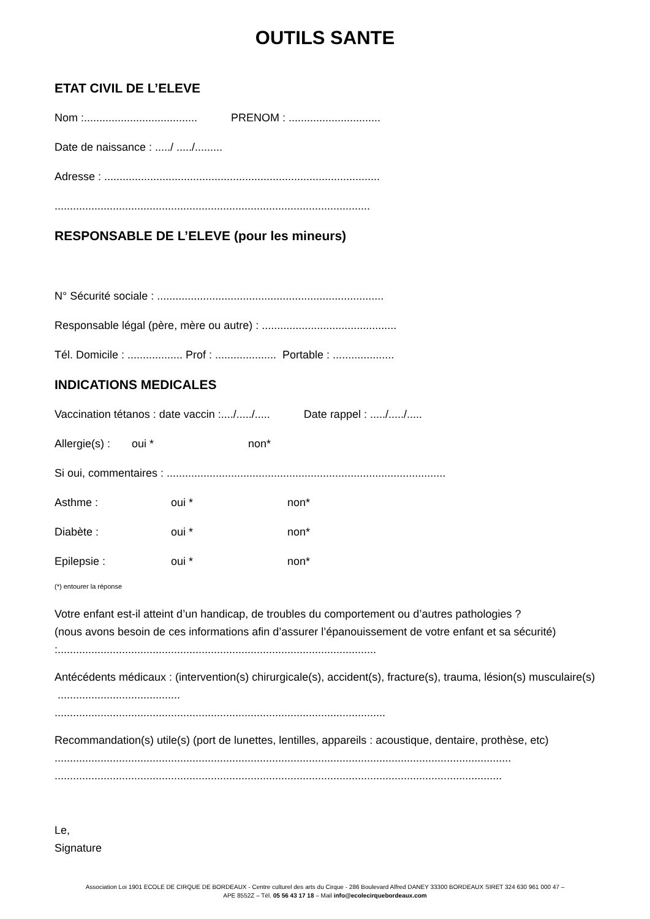OUTILS SANTE
ETAT CIVIL DE L’ELEVE
Nom :..................................... PRENOM : ..............................
Date de naissance : ...../ ...../.........
Adresse : ..........................................................................................
.......................................................................................................
RESPONSABLE DE L’ELEVE (pour les mineurs)
N° Sécurité sociale : ..........................................................................
Responsable légal (père, mère ou autre) : ............................................
Tél. Domicile : .................. Prof : .................... Portable : ....................
INDICATIONS MEDICALES
Vaccination tétanos : date vaccin :..../...../..... Date rappel : ...../...../.....
Allergie(s) : oui * non*
Si oui, commentaires : ...........................................................................................
Asthme : oui * non*
Diabète : oui * non*
Epilepsie : oui * non*
(*) entourer la réponse
Votre enfant est-il atteint d’un handicap, de troubles du comportement ou d’autres pathologies ?
(nous avons besoin de ces informations afin d’assurer l’épanouissement de votre enfant et sa sécurité) :........................................................................................................
Antécédents médicaux : (intervention(s) chirurgicale(s), accident(s), fracture(s), trauma, lésion(s) musculaire(s) ........................................
............................................................................................................
Recommandation(s) utile(s) (port de lunettes, lentilles, appareils : acoustique, dentaire, prothèse, etc)
.....................................................................................................................................................
..................................................................................................................................................
Le,
Signature
Association Loi 1901 ECOLE DE CIRQUE DE BORDEAUX - Centre culturel des arts du Cirque - 286 Boulevard Alfred DANEY 33300 BORDEAUX SIRET 324 630 961 000 47 –
APE 8552Z – Tél. 05 56 43 17 18 – Mail info@ecolecirquebordeaux.com